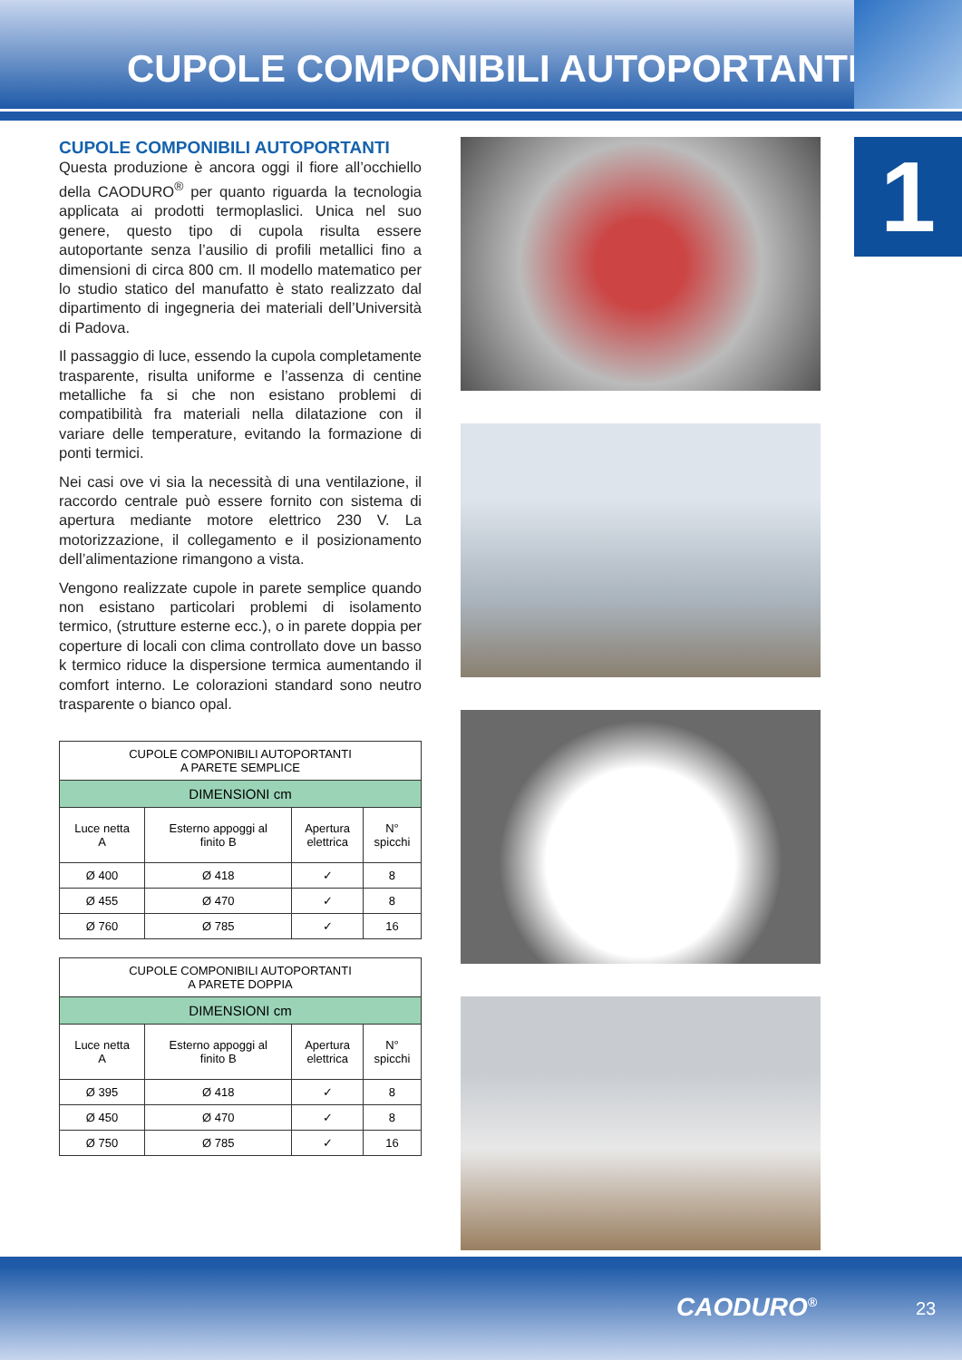CUPOLE COMPONIBILI AUTOPORTANTI
1
CUPOLE COMPONIBILI AUTOPORTANTI
Questa produzione è ancora oggi il fiore all’occhiello della CAODURO<sup>®</sup> per quanto riguarda la tecnologia applicata ai prodotti termoplaslici. Unica nel suo genere, questo tipo di cupola risulta essere autoportante senza l’ausilio di profili metallici fino a dimensioni di circa 800 cm. Il modello matematico per lo studio statico del manufatto è stato realizzato dal dipartimento di ingegneria dei materiali dell’Università di Padova.
Il passaggio di luce, essendo la cupola completamente trasparente, risulta uniforme e l’assenza di centine metalliche fa si che non esistano problemi di compatibilità fra materiali nella dilatazione con il variare delle temperature, evitando la formazione di ponti termici.
Nei casi ove vi sia la necessità di una ventilazione, il raccordo centrale può essere fornito con sistema di apertura mediante motore elettrico 230 V. La motorizzazione, il collegamento e il posizionamento dell’alimentazione rimangono a vista.
Vengono realizzate cupole in parete semplice quando non esistano particolari problemi di isolamento termico, (strutture esterne ecc.), o in parete doppia per coperture di locali con clima controllato dove un basso k termico riduce la dispersione termica aumentando il comfort interno. Le colorazioni standard sono neutro trasparente o bianco opal.
| CUPOLE COMPONIBILI AUTOPORTANTI A PARETE SEMPLICE | | | |
| --- | --- | --- | --- |
| DIMENSIONI cm | | | |
| Luce netta A | Esterno appoggi al finito B | Apertura elettrica | N° spicchi |
| Ø 400 | Ø 418 | ✓ | 8 |
| Ø 455 | Ø 470 | ✓ | 8 |
| Ø 760 | Ø 785 | ✓ | 16 |
| CUPOLE COMPONIBILI AUTOPORTANTI A PARETE DOPPIA | | | |
| --- | --- | --- | --- |
| DIMENSIONI cm | | | |
| Luce netta A | Esterno appoggi al finito B | Apertura elettrica | N° spicchi |
| Ø 395 | Ø 418 | ✓ | 8 |
| Ø 450 | Ø 470 | ✓ | 8 |
| Ø 750 | Ø 785 | ✓ | 16 |
CAODURO<sup>®</sup> 23